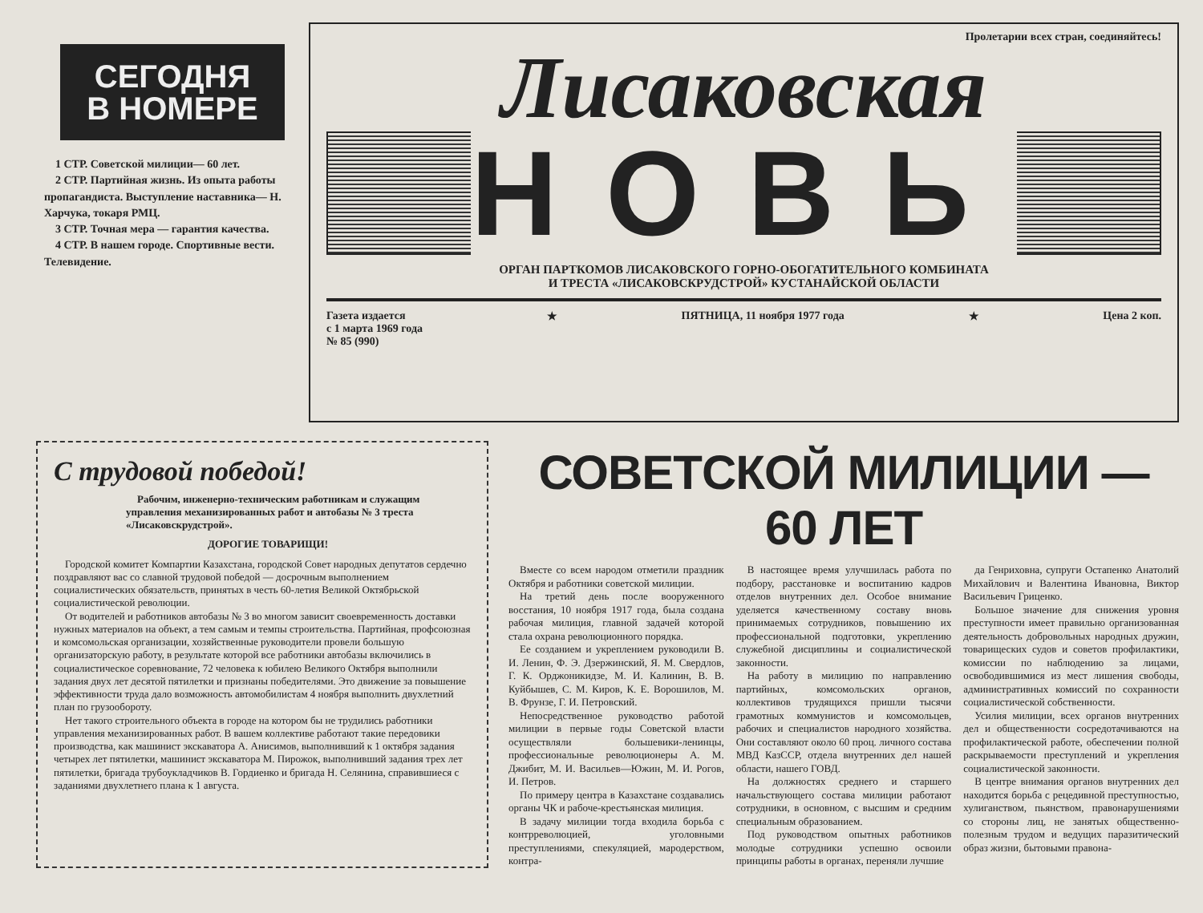СЕГОДНЯ
В НОМЕРЕ
1 СТР. Советской милиции— 60 лет.
2 СТР. Партийная жизнь. Из опыта работы пропагандиста. Выступление наставника— Н. Харчука, токаря РМЦ.
3 СТР. Точная мера — гарантия качества.
4 СТР. В нашем городе. Спортивные вести. Телевидение.
Пролетарии всех стран, соединяйтесь!
Лисаковская
НОВЬ
ОРГАН ПАРТКОМОВ ЛИСАКОВСКОГО ГОРНО-ОБОГАТИТЕЛЬНОГО КОМБИНАТА
И ТРЕСТА «ЛИСАКОВСКРУДСТРОЙ» КУСТАНАЙСКОЙ ОБЛАСТИ
Газета издается
с 1 марта 1969 года
№ 85 (990)
★ ПЯТНИЦА, 11 ноября 1977 года ★ Цена 2 коп.
С трудовой победой!
Рабочим, инженерно-техническим работникам и служащим управления механизированных работ и автобазы № 3 треста «Лисаковскрудстрой».
ДОРОГИЕ ТОВАРИЩИ!
Городской комитет Компартии Казахстана, городской Совет народных депутатов сердечно поздравляют вас со славной трудовой победой — досрочным выполнением социалистических обязательств, принятых в честь 60-летия Великой Октябрьской социалистической революции.
От водителей и работников автобазы № 3 во многом зависит своевременность доставки нужных материалов на объект, а тем самым и темпы строительства. Партийная, профсоюзная и комсомольская организации, хозяйственные руководители провели большую организаторскую работу, в результате которой все работники автобазы включились в социалистическое соревнование, 72 человека к юбилею Великого Октября выполнили задания двух лет десятой пятилетки и признаны победителями. Это движение за повышение эффективности труда дало возможность автомобилистам 4 ноября выполнить двухлетний план по грузообороту.
Нет такого строительного объекта в городе на котором бы не трудились работники управления механизированных работ. В вашем коллективе работают такие передовики производства, как машинист экскаватора А. Анисимов, выполнивший к 1 октября задания четырех лет пятилетки, машинист экскаватора М. Пирожок, выполнивший задания трех лет пятилетки, бригада трубоукладчиков В. Гордиенко и бригада Н. Селянина, справившиеся с заданиями двухлетнего плана к 1 августа.
СОВЕТСКОЙ МИЛИЦИИ — 60 ЛЕТ
Вместе со всем народом отметили праздник Октября и работники советской милиции.
На третий день после вооруженного восстания, 10 ноября 1917 года, была создана рабочая милиция, главной задачей которой стала охрана революционного порядка.
Ее созданием и укреплением руководили В. И. Ленин, Ф. Э. Дзержинский, Я. М. Свердлов, Г. К. Орджоникидзе, М. И. Калинин, В. В. Куйбышев, С. М. Киров, К. Е. Ворошилов, М. В. Фрунзе, Г. И. Петровский.
Непосредственное руководство работой милиции в первые годы Советской власти осуществляли большевики-ленинцы, профессиональные революционеры А. М. Джибит, М. И. Васильев—Южин, М. И. Рогов, И. Петров.
По примеру центра в Казахстане создавались органы ЧК и рабоче-крестьянская милиция.
В задачу милиции тогда входила борьба с контрреволюцией, уголовными преступлениями, спекуляцией, мародерством, контра-
В настоящее время улучшилась работа по подбору, расстановке и воспитанию кадров отделов внутренних дел. Особое внимание уделяется качественному составу вновь принимаемых сотрудников, повышению их профессиональной подготовки, укреплению служебной дисциплины и социалистической законности.
На работу в милицию по направлению партийных, комсомольских органов, коллективов трудящихся пришли тысячи грамотных коммунистов и комсомольцев, рабочих и специалистов народного хозяйства. Они составляют около 60 проц. личного состава МВД КазССР, отдела внутренних дел нашей области, нашего ГОВД.
На должностях среднего и старшего начальствующего состава милиции работают сотрудники, в основном, с высшим и средним специальным образованием.
Под руководством опытных работников молодые сотрудники успешно освоили принципы работы в органах, переняли лучшие
да Генриховна, супруги Остапенко Анатолий Михайлович и Валентина Ивановна, Виктор Васильевич Гриценко.
Большое значение для снижения уровня преступности имеет правильно организованная деятельность добровольных народных дружин, товарищеских судов и советов профилактики, комиссии по наблюдению за лицами, освободившимися из мест лишения свободы, административных комиссий по сохранности социалистической собственности.
Усилия милиции, всех органов внутренних дел и общественности сосредотачиваются на профилактической работе, обеспечении полной раскрываемости преступлений и укрепления социалистической законности.
В центре внимания органов внутренних дел находится борьба с рецедивной преступностью, хулиганством, пьянством, правонарушениями со стороны лиц, не занятых общественно-полезным трудом и ведущих паразитический образ жизни, бытовыми правона-